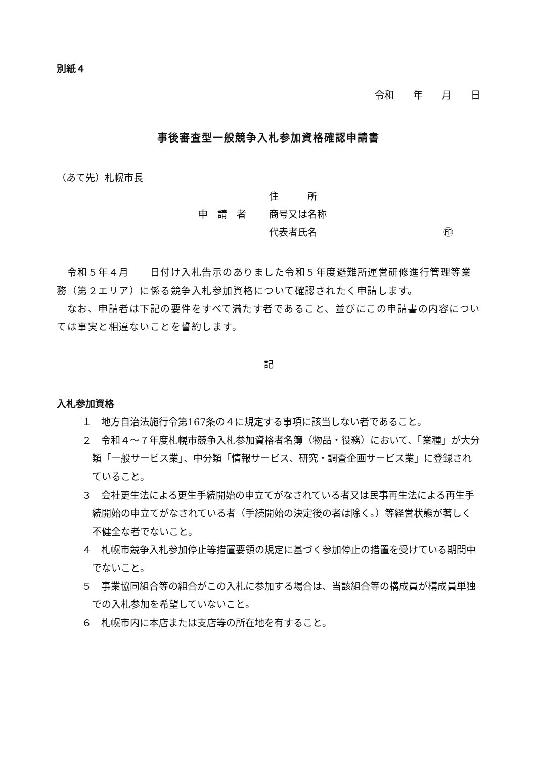別紙４
令和　　年　　月　　日
事後審査型一般競争入札参加資格確認申請書
（あて先）札幌市長
住　　　所
申　請　者 商号又は名称
代表者氏名 ㊞
　令和５年４月　　日付け入札告示のありました令和５年度避難所運営研修進行管理等業務（第２エリア）に係る競争入札参加資格について確認されたく申請します。
　なお、申請者は下記の要件をすべて満たす者であること、並びにこの申請書の内容については事実と相違ないことを誓約します。
記
入札参加資格
１　地方自治法施行令第167条の４に規定する事項に該当しない者であること。
２　令和４～７年度札幌市競争入札参加資格者名簿（物品・役務）において、「業種」が大分類「一般サービス業」、中分類「情報サービス、研究・調査企画サービス業」に登録されていること。
３　会社更生法による更生手続開始の申立てがなされている者又は民事再生法による再生手続開始の申立てがなされている者（手続開始の決定後の者は除く。）等経営状態が著しく不健全な者でないこと。
４　札幌市競争入札参加停止等措置要領の規定に基づく参加停止の措置を受けている期間中でないこと。
５　事業協同組合等の組合がこの入札に参加する場合は、当該組合等の構成員が構成員単独での入札参加を希望していないこと。
６　札幌市内に本店または支店等の所在地を有すること。